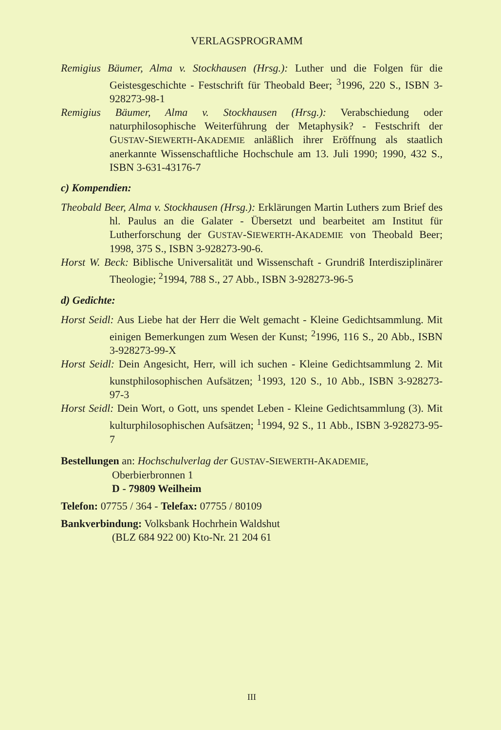VERLAGSPROGRAMM
Remigius Bäumer, Alma v. Stockhausen (Hrsg.): Luther und die Folgen für die Geistesgeschichte - Festschrift für Theobald Beer; <sup>3</sup>1996, 220 S., ISBN 3-928273-98-1
Remigius Bäumer, Alma v. Stockhausen (Hrsg.): Verabschiedung oder naturphilosophische Weiterführung der Metaphysik? - Festschrift der GUSTAV-SIEWERTH-AKADEMIE anläßlich ihrer Eröffnung als staatlich anerkannte Wissenschaftliche Hochschule am 13. Juli 1990; 1990, 432 S., ISBN 3-631-43176-7
c) Kompendien:
Theobald Beer, Alma v. Stockhausen (Hrsg.): Erklärungen Martin Luthers zum Brief des hl. Paulus an die Galater - Übersetzt und bearbeitet am Institut für Lutherforschung der GUSTAV-SIEWERTH-AKADEMIE von Theobald Beer; 1998, 375 S., ISBN 3-928273-90-6.
Horst W. Beck: Biblische Universalität und Wissenschaft - Grundriß Interdisziplinärer Theologie; <sup>2</sup>1994, 788 S., 27 Abb., ISBN 3-928273-96-5
d) Gedichte:
Horst Seidl: Aus Liebe hat der Herr die Welt gemacht - Kleine Gedichtsammlung. Mit einigen Bemerkungen zum Wesen der Kunst; <sup>2</sup>1996, 116 S., 20 Abb., ISBN 3-928273-99-X
Horst Seidl: Dein Angesicht, Herr, will ich suchen - Kleine Gedichtsammlung 2. Mit kunstphilosophischen Aufsätzen; <sup>1</sup>1993, 120 S., 10 Abb., ISBN 3-928273-97-3
Horst Seidl: Dein Wort, o Gott, uns spendet Leben - Kleine Gedichtsammlung (3). Mit kulturphilosophischen Aufsätzen; <sup>1</sup>1994, 92 S., 11 Abb., ISBN 3-928273-95-7
Bestellungen an: Hochschulverlag der GUSTAV-SIEWERTH-AKADEMIE,
Oberbierbronnen 1
D - 79809 Weilheim
Telefon: 07755 / 364 - Telefax: 07755 / 80109
Bankverbindung: Volksbank Hochrhein Waldshut
(BLZ 684 922 00) Kto-Nr. 21 204 61
III